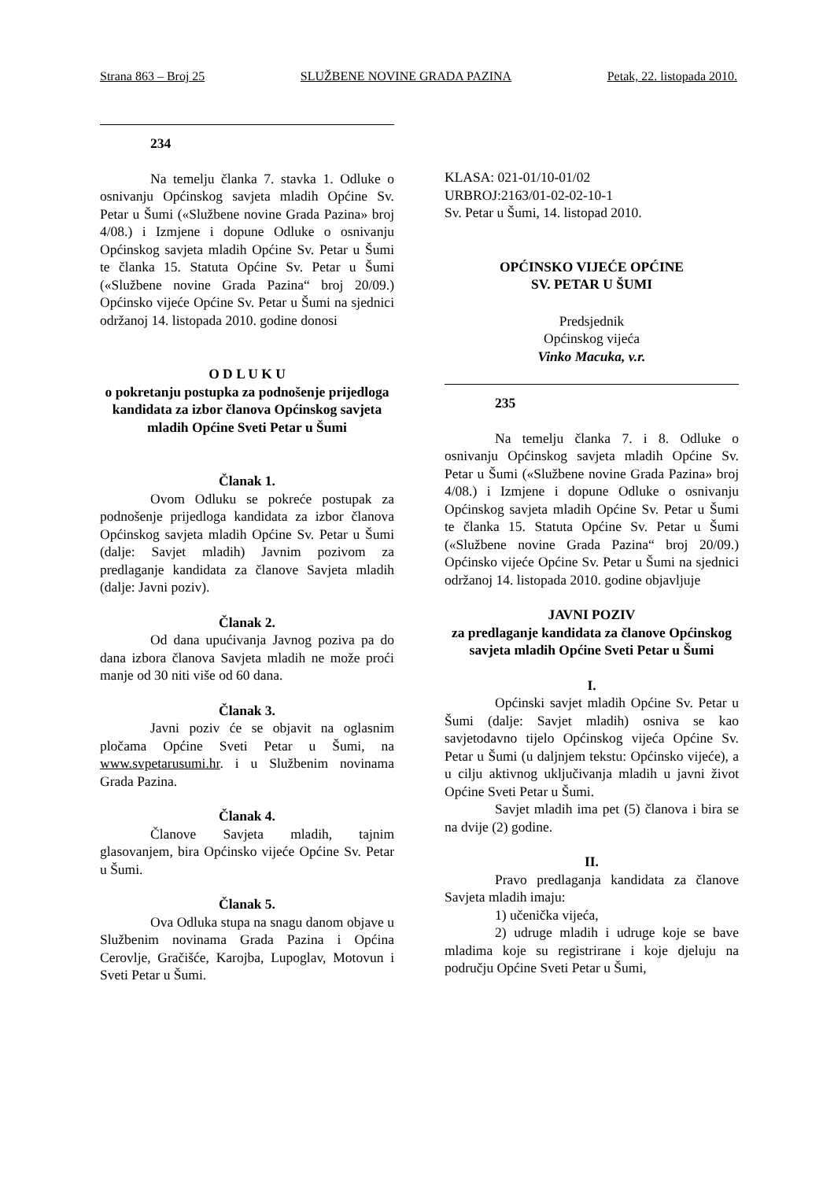Strana 863 – Broj 25 SLUŽBENE NOVINE GRADA PAZINA Petak, 22. listopada 2010.
234
Na temelju članka 7. stavka 1. Odluke o osnivanju Općinskog savjeta mladih Općine Sv. Petar u Šumi («Službene novine Grada Pazina» broj 4/08.) i Izmjene i dopune Odluke o osnivanju Općinskog savjeta mladih Općine Sv. Petar u Šumi te članka 15. Statuta Općine Sv. Petar u Šumi («Službene novine Grada Pazina“ broj 20/09.) Općinsko vijeće Općine Sv. Petar u Šumi na sjednici održanoj 14. listopada 2010. godine donosi
O D L U K U
o pokretanju postupka za podnošenje prijedloga kandidata za izbor članova Općinskog savjeta mladih Općine Sveti Petar u Šumi
Članak 1.
Ovom Odluku se pokreće postupak za podnošenje prijedloga kandidata za izbor članova Općinskog savjeta mladih Općine Sv. Petar u Šumi (dalje: Savjet mladih) Javnim pozivom za predlaganje kandidata za članove Savjeta mladih (dalje: Javni poziv).
Članak 2.
Od dana upućivanja Javnog poziva pa do dana izbora članova Savjeta mladih ne može proći manje od 30 niti više od 60 dana.
Članak 3.
Javni poziv će se objavit na oglasnim pločama Općine Sveti Petar u Šumi, na www.svpetarusumi.hr. i u Službenim novinama Grada Pazina.
Članak 4.
Članove Savjeta mladih, tajnim glasovanjem, bira Općinsko vijeće Općine Sv. Petar u Šumi.
Članak 5.
Ova Odluka stupa na snagu danom objave u Službenim novinama Grada Pazina i Općina Cerovlje, Gračišće, Karojba, Lupoglav, Motovun i Sveti Petar u Šumi.
KLASA: 021-01/10-01/02
URBROJ:2163/01-02-02-10-1
Sv. Petar u Šumi, 14. listopad 2010.
OPĆINSKO VIJEĆE OPĆINE
SV. PETAR U ŠUMI
Predsjednik
Općinskog vijeća
Vinko Macuka, v.r.
235
Na temelju članka 7. i 8. Odluke o osnivanju Općinskog savjeta mladih Općine Sv. Petar u Šumi («Službene novine Grada Pazina» broj 4/08.) i Izmjene i dopune Odluke o osnivanju Općinskog savjeta mladih Općine Sv. Petar u Šumi te članka 15. Statuta Općine Sv. Petar u Šumi («Službene novine Grada Pazina“ broj 20/09.) Općinsko vijeće Općine Sv. Petar u Šumi na sjednici održanoj 14. listopada 2010. godine objavljuje
JAVNI POZIV
za predlaganje kandidata za članove Općinskog savjeta mladih Općine Sveti Petar u Šumi
I.
Općinski savjet mladih Općine Sv. Petar u Šumi (dalje: Savjet mladih) osniva se kao savjetodavno tijelo Općinskog vijeća Općine Sv. Petar u Šumi (u daljnjem tekstu: Općinsko vijeće), a u cilju aktivnog uključivanja mladih u javni život Općine Sveti Petar u Šumi.
Savjet mladih ima pet (5) članova i bira se na dvije (2) godine.
II.
Pravo predlaganja kandidata za članove Savjeta mladih imaju:
1) učenička vijeća,
2) udruge mladih i udruge koje se bave mladima koje su registrirane i koje djeluju na području Općine Sveti Petar u Šumi,